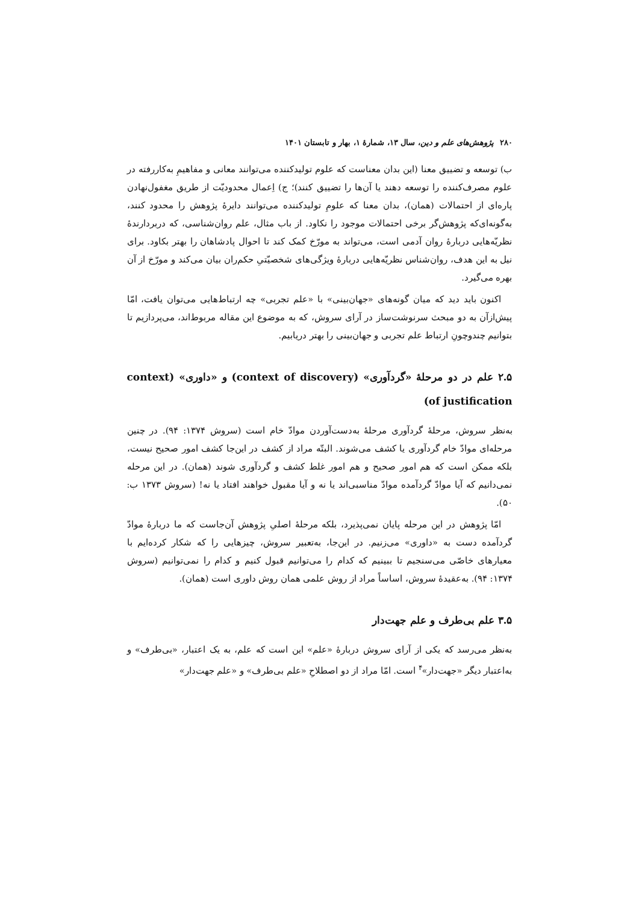۲۸۰ پژوهش‌های علم و دین، سال ۱۳، شمارهٔ ۱، بهار و تابستان ۱۴۰۱
ب) توسعه و تضییق معنا (این بدان معناست که علوم تولیدکننده می‌توانند معانی و مفاهیمِ به‌کاررفته در علوم مصرف‌کننده را توسعه دهند یا آن‌ها را تضییق کنند)؛ ج) اِعمال محدودیّت از طریق مغفول‌نهادن پاره‌ای از احتمالات (همان)، بدان معنا که علومِ تولیدکننده می‌توانند دایرهٔ پژوهش را محدود کنند، به‌گونه‌ای‌که پژوهش‌گر برخی احتمالات موجود را نکاود. از باب مثال، علم روان‌شناسی، که دربردارندهٔ نظریّه‌هایی دربارهٔ روان آدمی است، می‌تواند به مورّخ کمک کند تا احوال پادشاهان را بهتر بکاود. برای نیل به این هدف، روان‌شناس نظریّه‌هایی دربارهٔ ویژگی‌های شخصیّتیِ حکم‌ران بیان می‌کند و مورّخ از آن بهره می‌گیرد.
اکنون باید دید که میان گونه‌های «جهان‌بینی» با «علم تجربی» چه ارتباط‌هایی می‌توان یافت، امّا پیش‌ازآن به دو مبحث سرنوشت‌ساز در آرای سروش، که به موضوع این مقاله مربوط‌اند، می‌پردازیم تا بتوانیم چندوچونِ ارتباط علم تجربی و جهان‌بینی را بهتر دریابیم.
۲.۵ علم در دو مرحلهٔ «گردآوری» (context of discovery) و «داوری» (context of justification)
به‌نظر سروش، مرحلهٔ گردآوری مرحلهٔ به‌دست‌آوردن موادّ خام است (سروش ۱۳۷۴: ۹۴). در چنین مرحله‌ای موادّ خام گردآوری یا کشف می‌شوند. البتّه مراد از کشف در این‌جا کشف امور صحیح نیست، بلکه ممکن است که هم امور صحیح و هم امور غلط کشف و گردآوری شوند (همان). در این مرحله نمی‌دانیم که آیا موادّ گردآمده موادّ مناسبی‌اند یا نه و آیا مقبول خواهند افتاد یا نه! (سروش ۱۳۷۳ ب: ۵۰).
امّا پژوهش در این مرحله پایان نمی‌پذیرد، بلکه مرحلهٔ اصلیِ پژوهش آن‌جاست که ما دربارهٔ موادّ گردآمده دست به «داوری» می‌زنیم. در این‌جا، به‌تعبیر سروش، چیزهایی را که شکار کرده‌ایم با معیارهای خاصّی می‌سنجیم تا ببینیم که کدام را می‌توانیم قبول کنیم و کدام را نمی‌توانیم (سروش ۱۳۷۴: ۹۴). به‌عقیدهٔ سروش، اساساً مراد از روش علمی همان روش داوری است (همان).
۳.۵ علم بی‌طرف و علم جهت‌دار
به‌نظر می‌رسد که یکی از آرای سروش دربارهٔ «علم» این است که علم، به یک اعتبار، «بی‌طرف» و به‌اعتبار دیگر «جهت‌دار»<sup>۴</sup> است. امّا مراد از دو اصطلاحِ «علم بی‌طرف» و «علم جهت‌دار»